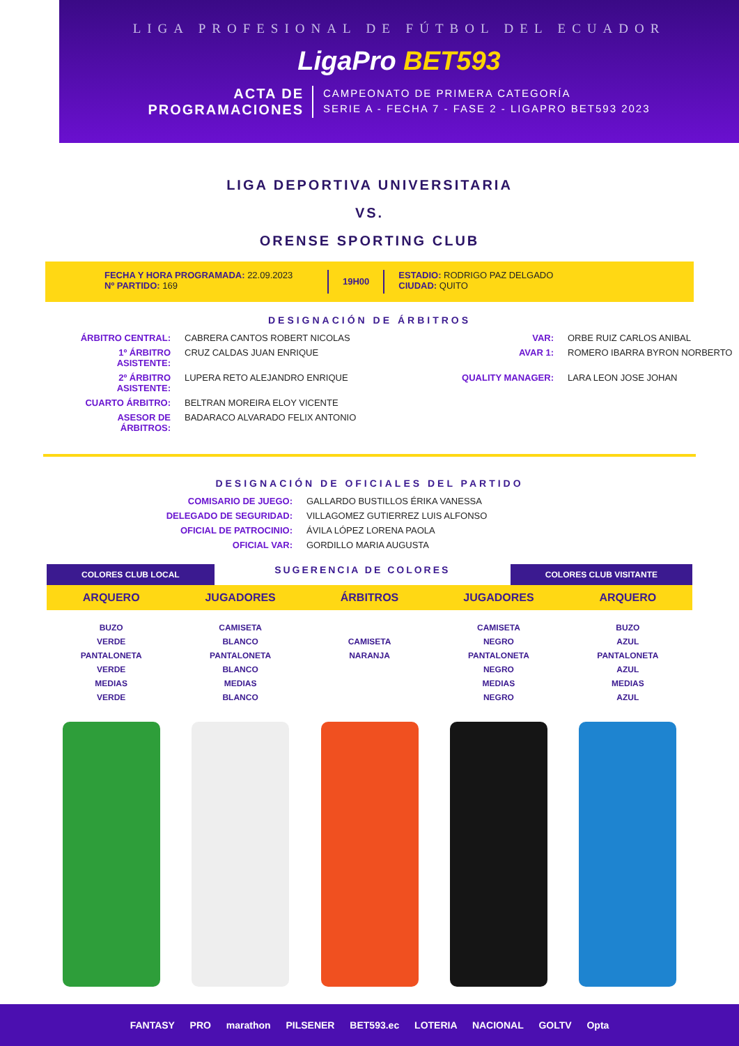LIGA PROFESIONAL DE FÚTBOL DEL ECUADOR
LigaPro BET593
ACTA DE
PROGRAMACIONES
CAMPEONATO DE PRIMERA CATEGORÍA
SERIE A - FECHA 7 - FASE 2 - LIGAPRO BET593 2023
LIGA DEPORTIVA UNIVERSITARIA
VS.
ORENSE SPORTING CLUB
FECHA Y HORA PROGRAMADA: 22.09.2023
Nº PARTIDO: 169
19H00
ESTADIO: RODRIGO PAZ DELGADO
CIUDAD: QUITO
DESIGNACIÓN DE ÁRBITROS
ÁRBITRO CENTRAL:
CABRERA CANTOS ROBERT NICOLAS
VAR:
ORBE RUIZ CARLOS ANIBAL
1º ÁRBITRO ASISTENTE:
CRUZ CALDAS JUAN ENRIQUE
AVAR 1:
ROMERO IBARRA BYRON NORBERTO
2º ÁRBITRO ASISTENTE:
LUPERA RETO ALEJANDRO ENRIQUE
QUALITY MANAGER:
LARA LEON JOSE JOHAN
CUARTO ÁRBITRO:
BELTRAN MOREIRA ELOY VICENTE
ASESOR DE ÁRBITROS:
BADARACO ALVARADO FELIX ANTONIO
DESIGNACIÓN DE OFICIALES DEL PARTIDO
COMISARIO DE JUEGO:
GALLARDO BUSTILLOS ÉRIKA VANESSA
DELEGADO DE SEGURIDAD:
VILLAGOMEZ GUTIERREZ LUIS ALFONSO
OFICIAL DE PATROCINIO:
ÁVILA LÓPEZ LORENA PAOLA
OFICIAL VAR:
GORDILLO MARIA AUGUSTA
COLORES CLUB LOCAL
SUGERENCIA DE COLORES
COLORES CLUB VISITANTE
ARQUERO
BUZO
VERDE
PANTALONETA
VERDE
MEDIAS
VERDE
JUGADORES
CAMISETA
BLANCO
PANTALONETA
BLANCO
MEDIAS
BLANCO
ÁRBITROS
CAMISETA
NARANJA
JUGADORES
CAMISETA
NEGRO
PANTALONETA
NEGRO
MEDIAS
NEGRO
ARQUERO
BUZO
AZUL
PANTALONETA
AZUL
MEDIAS
AZUL
FANTASY PRO marathon PILSENER BET593.ec LOTERIA NACIONAL GOLTV Opta